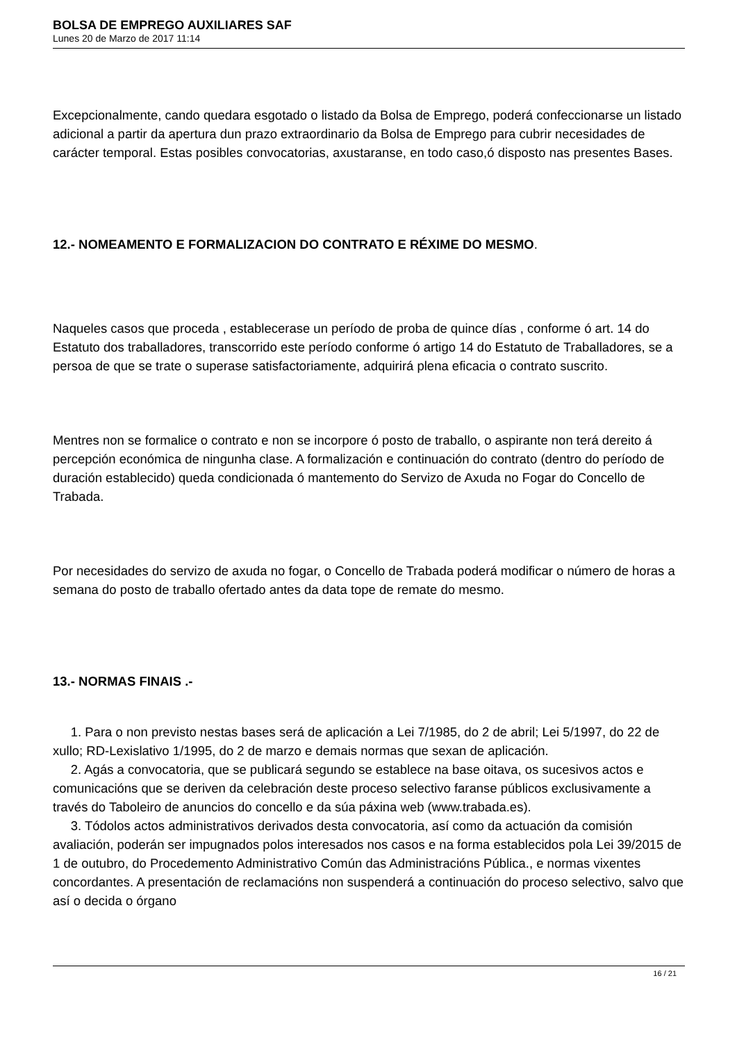BOLSA DE EMPREGO AUXILIARES SAF
Lunes 20 de Marzo de 2017 11:14
Excepcionalmente, cando quedara esgotado o listado da Bolsa de Emprego, poderá confeccionarse un listado adicional a partir da apertura dun prazo extraordinario da Bolsa de Emprego para cubrir necesidades de carácter temporal. Estas posibles convocatorias, axustaranse, en todo caso,ó disposto nas presentes Bases.
12.- NOMEAMENTO E FORMALIZACION DO CONTRATO E RÉXIME DO MESMO.
Naqueles casos que proceda , establecerase un período de proba de quince días , conforme ó art. 14 do Estatuto dos traballadores, transcorrido este período conforme ó artigo 14 do Estatuto de Traballadores, se a persoa de que se trate o superase satisfactoriamente, adquirirá plena eficacia o contrato suscrito.
Mentres non se formalice o contrato e non se incorpore ó posto de traballo, o aspirante non terá dereito á percepción económica de ningunha clase. A formalización e continuación do contrato (dentro do período de duración establecido) queda condicionada ó mantemento do Servizo de Axuda no Fogar do Concello de Trabada.
Por necesidades do servizo de axuda no fogar, o Concello de Trabada poderá modificar o número de horas a semana do posto de traballo ofertado antes da data tope de remate do mesmo.
13.- NORMAS FINAIS .-
1. Para o non previsto nestas bases será de aplicación a Lei 7/1985, do 2 de abril; Lei 5/1997, do 22 de xullo; RD-Lexislativo 1/1995, do 2 de marzo e demais normas que sexan de aplicación.
2. Agás a convocatoria, que se publicará segundo se establece na base oitava, os sucesivos actos e comunicacións que se deriven da celebración deste proceso selectivo faranse públicos exclusivamente a través do Taboleiro de anuncios do concello e da súa páxina web (www.trabada.es).
3. Tódolos actos administrativos derivados desta convocatoria, así como da actuación da comisión avaliación, poderán ser impugnados polos interesados nos casos e na forma establecidos pola Lei 39/2015 de 1 de outubro, do Procedemento Administrativo Común das Administracións Pública., e normas vixentes concordantes. A presentación de reclamacións non suspenderá a continuación do proceso selectivo, salvo que así o decida o órgano
16 / 21